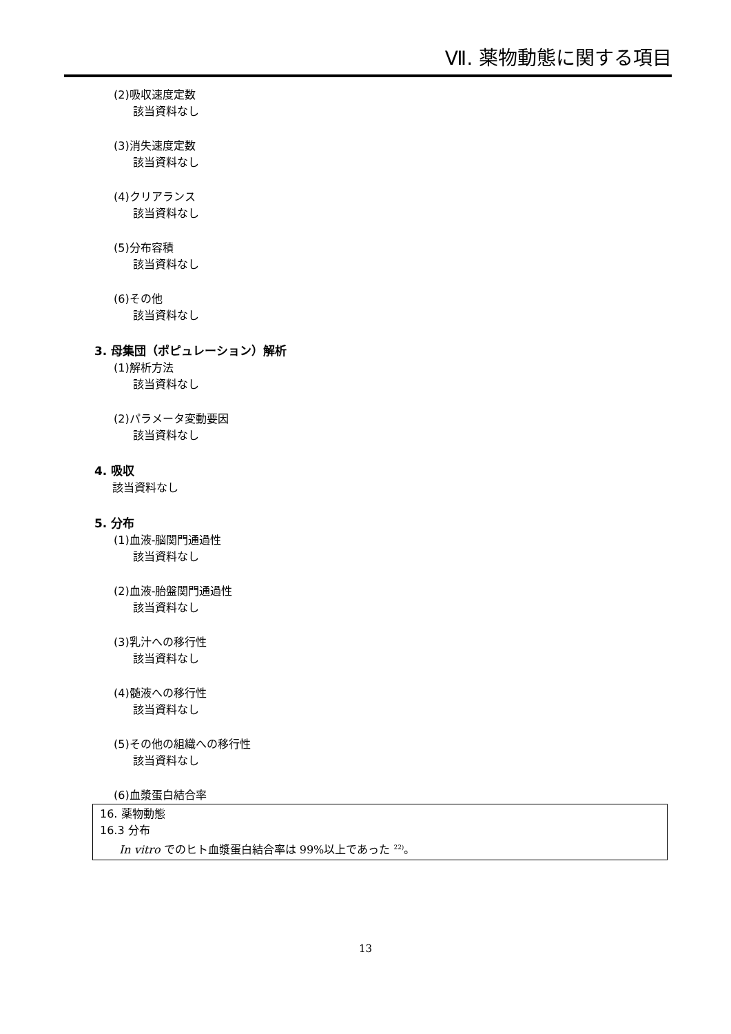Ⅶ. 薬物動態に関する項目
(2)吸収速度定数
該当資料なし
(3)消失速度定数
該当資料なし
(4)クリアランス
該当資料なし
(5)分布容積
該当資料なし
(6)その他
該当資料なし
3. 母集団（ポピュレーション）解析
(1)解析方法
該当資料なし
(2)パラメータ変動要因
該当資料なし
4. 吸収
該当資料なし
5. 分布
(1)血液-脳関門通過性
該当資料なし
(2)血液-胎盤関門通過性
該当資料なし
(3)乳汁への移行性
該当資料なし
(4)髄液への移行性
該当資料なし
(5)その他の組織への移行性
該当資料なし
(6)血漿蛋白結合率
16. 薬物動態
16.3 分布
In vitro でのヒト血漿蛋白結合率は 99%以上であった <sup>22)</sup>。
13